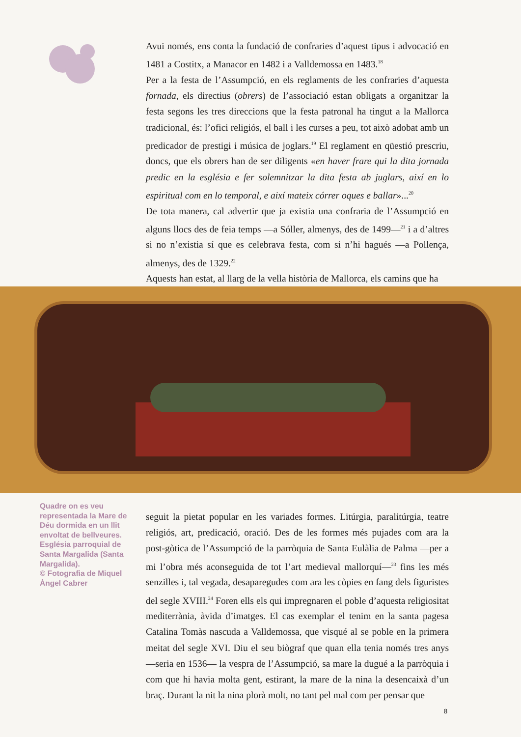Avui només, ens conta la fundació de confraries d’aquest tipus i advocació en 1481 a Costitx, a Manacor en 1482 i a Valldemossa en 1483.<sup>18</sup>
Per a la festa de l’Assumpció, en els reglaments de les confraries d’aquesta fornada, els directius (obrers) de l’associació estan obligats a organitzar la festa segons les tres direccions que la festa patronal ha tingut a la Mallorca tradicional, és: l’ofici religiós, el ball i les curses a peu, tot això adobat amb un predicador de prestigi i música de joglars.<sup>19</sup> El reglament en qüestió prescriu, doncs, que els obrers han de ser diligents «en haver frare qui la dita jornada predic en la església e fer solemnitzar la dita festa ab juglars, així en lo espiritual com en lo temporal, e així mateix córrer oques e ballar»...<sup>20</sup>
De tota manera, cal advertir que ja existia una confraria de l’Assumpció en alguns llocs des de feia temps —a Sóller, almenys, des de 1499—<sup>21</sup> i a d’altres si no n’existia sí que es celebrava festa, com si n’hi hagués —a Pollença, almenys, des de 1329.<sup>22</sup>
Aquests han estat, al llarg de la vella història de Mallorca, els camins que ha
Quadre on es veu representada la Mare de Déu dormida en un llit envoltat de bellveures. Església parroquial de Santa Margalida (Santa Margalida).
© Fotografia de Miquel Àngel Cabrer
seguit la pietat popular en les variades formes. Litúrgia, paralitúrgia, teatre religiós, art, predicació, oració. Des de les formes més pujades com ara la post-gòtica de l’Assumpció de la parròquia de Santa Eulàlia de Palma —per a mi l’obra més aconseguida de tot l’art medieval mallorquí—<sup>23</sup> fins les més senzilles i, tal vegada, desaparegudes com ara les còpies en fang dels figuristes del segle XVIII.<sup>24</sup> Foren ells els qui impregnaren el poble d’aquesta religiositat mediterrània, àvida d’imatges. El cas exemplar el tenim en la santa pagesa Catalina Tomàs nascuda a Valldemossa, que visqué al se poble en la primera meitat del segle XVI. Diu el seu biògraf que quan ella tenia només tres anys —seria en 1536— la vespra de l’Assumpció, sa mare la dugué a la parròquia i com que hi havia molta gent, estirant, la mare de la nina la desencaixà d’un braç. Durant la nit la nina plorà molt, no tant pel mal com per pensar que
8